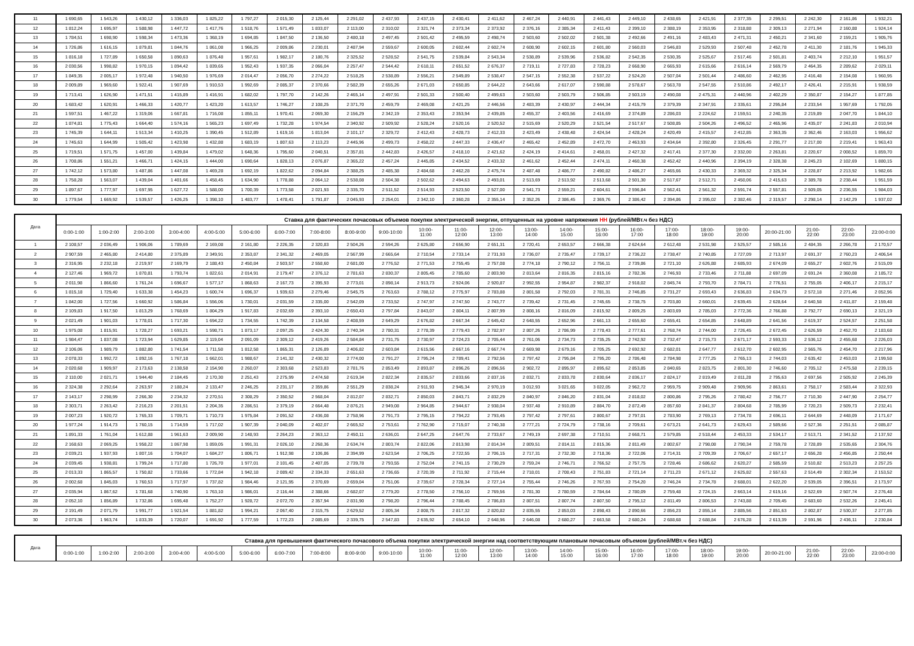| 11 | 1 690,65 | 1 543,26 | 1 430,12 | 1 336,03 | 1 825,22 | 1 797,27 | 2 015,30 | 2 125,44 | 2 291,02 | 2 437,93 | 2 437,15 | 2 430,41 | 2 411,62 | 2 467,24 | 2 440,91 | 2 441,43 | 2 449,10 | 2 438,65 | 2 421,91 | 2 377,35 | 2 299,51 | 2 242,30 | 2 161,86 | 1 932,21 |
| 12 | 1 812,24 | 1 695,97 | 1 588,98 | 1 447,72 | 1 417,76 | 1 518,76 | 1 571,49 | 1 833,07 | 2 113,00 | 2 310,02 | 2 321,74 | 2 373,34 | 2 373,92 | 2 376,16 | 2 385,34 | 2 411,43 | 2 399,10 | 2 388,19 | 2 353,95 | 2 318,88 | 2 309,13 | 2 271,94 | 2 160,88 | 1 924,14 |
| 13 | 1 784,51 | 1 698,90 | 1 598,34 | 1 473,36 | 1 368,19 | 1 694,85 | 1 847,50 | 2 136,50 | 2 480,18 | 2 497,45 | 2 501,42 | 2 495,59 | 2 498,74 | 2 503,60 | 2 502,02 | 2 501,38 | 2 492,66 | 2 491,16 | 2 483,43 | 2 471,31 | 2 450,21 | 2 341,60 | 2 159,21 | 1 905,76 |
| 14 | 1 726,86 | 1 616,15 | 1 879,81 | 1 844,76 | 1 861,08 | 1 966,25 | 2 009,86 | 2 230,01 | 2 487,94 | 2 559,67 | 2 600,05 | 2 602,44 | 2 602,74 | 2 608,90 | 2 602,15 | 2 601,80 | 2 560,03 | 2 546,83 | 2 529,93 | 2 507,48 | 2 452,78 | 2 411,30 | 2 181,76 | 1 945,33 |
| 15 | 1 816,18 | 1 727,89 | 1 650,58 | 1 890,63 | 1 876,48 | 1 957,61 | 1 982,17 | 2 180,76 | 2 325,52 | 2 528,52 | 2 541,75 | 2 539,84 | 2 543,34 | 2 538,89 | 2 539,96 | 2 536,82 | 2 542,35 | 2 530,35 | 2 525,67 | 2 517,46 | 2 501,81 | 2 403,74 | 2 212,10 | 1 951,57 |
| 16 | 2 030,56 | 1 998,82 | 1 970,15 | 1 894,42 | 1 839,65 | 1 952,43 | 1 937,35 | 2 066,04 | 2 257,47 | 2 544,42 | 2 618,11 | 2 651,52 | 2 676,37 | 2 719,11 | 2 727,83 | 2 728,23 | 2 668,90 | 2 665,93 | 2 615,66 | 2 616,14 | 2 569,79 | 2 464,35 | 2 289,62 | 2 029,11 |
| 17 | 1 849,35 | 2 005,17 | 1 972,48 | 1 940,50 | 1 976,69 | 2 014,47 | 2 056,70 | 2 274,22 | 2 518,25 | 2 538,89 | 2 556,21 | 2 549,89 | 2 538,47 | 2 547,15 | 2 552,38 | 2 537,22 | 2 524,20 | 2 507,04 | 2 501,44 | 2 486,60 | 2 462,95 | 2 416,48 | 2 154,08 | 1 960,95 |
| 18 | 2 009,89 | 1 969,60 | 1 922,41 | 1 907,69 | 1 910,53 | 1 992,69 | 2 085,37 | 2 370,66 | 2 582,39 | 2 655,26 | 2 671,03 | 2 650,85 | 2 644,22 | 2 643,66 | 2 617,07 | 2 590,88 | 2 578,67 | 2 563,78 | 2 547,55 | 2 510,86 | 2 492,17 | 2 426,41 | 2 215,91 | 1 938,59 |
| 19 | 1 713,41 | 1 626,90 | 1 471,51 | 1 415,89 | 1 416,91 | 1 682,02 | 1 797,70 | 2 142,26 | 2 465,14 | 2 497,91 | 2 501,33 | 2 500,40 | 2 499,63 | 2 503,60 | 2 503,79 | 2 506,85 | 2 503,19 | 2 490,08 | 2 475,31 | 2 440,96 | 2 402,29 | 2 350,87 | 2 154,27 | 1 877,85 |
| 20 | 1 683,42 | 1 620,91 | 1 466,33 | 1 420,77 | 1 423,20 | 1 613,57 | 1 746,27 | 2 108,25 | 2 371,70 | 2 459,79 | 2 469,08 | 2 421,25 | 2 446,56 | 2 483,39 | 2 430,97 | 2 444,34 | 2 415,79 | 2 379,39 | 2 347,91 | 2 335,61 | 2 295,84 | 2 233,54 | 1 957,69 | 1 792,05 |
| 21 | 1 597,51 | 1 467,22 | 1 319,06 | 1 667,81 | 1 716,08 | 1 855,11 | 1 970,41 | 2 069,30 | 2 156,29 | 2 342,19 | 2 353,43 | 2 353,94 | 2 439,85 | 2 455,37 | 2 403,56 | 2 416,69 | 2 374,89 | 2 286,03 | 2 224,62 | 2 159,51 | 2 240,35 | 2 219,89 | 2 047,70 | 1 844,10 |
| 22 | 1 874,81 | 1 775,43 | 1 664,40 | 1 574,16 | 1 565,23 | 1 697,49 | 1 732,28 | 1 974,54 | 2 340,92 | 2 509,92 | 2 528,24 | 2 520,16 | 2 520,52 | 2 515,69 | 2 520,29 | 2 521,54 | 2 517,67 | 2 508,85 | 2 504,26 | 2 496,52 | 2 465,96 | 2 435,07 | 2 241,83 | 2 010,94 |
| 23 | 1 745,39 | 1 644,11 | 1 513,34 | 1 410,25 | 1 390,45 | 1 512,89 | 1 619,16 | 1 813,04 | 2 101,17 | 2 329,72 | 2 412,43 | 2 428,73 | 2 412,33 | 2 423,49 | 2 438,48 | 2 424,54 | 2 428,24 | 2 420,49 | 2 415,57 | 2 412,85 | 2 363,35 | 2 362,46 | 2 163,03 | 1 956,62 |
| 24 | 1 745,63 | 1 644,99 | 1 505,42 | 1 423,98 | 1 432,88 | 1 683,19 | 1 807,63 | 2 113,23 | 2 445,96 | 2 499,73 | 2 458,22 | 2 447,33 | 2 436,47 | 2 465,42 | 2 452,89 | 2 472,70 | 2 463,93 | 2 434,64 | 2 392,80 | 2 326,45 | 2 291,77 | 2 217,00 | 2 219,41 | 1 963,43 |
| 25 | 1 719,51 | 1 571,75 | 1 457,00 | 1 439,84 | 1 479,02 | 1 648,36 | 1 795,60 | 2 040,51 | 2 357,81 | 2 442,83 | 2 426,57 | 2 418,10 | 2 421,62 | 2 424,19 | 2 414,61 | 2 458,01 | 2 427,32 | 2 417,41 | 2 377,30 | 2 332,00 | 2 263,81 | 2 220,67 | 2 008,52 | 1 859,70 |
| 26 | 1 708,86 | 1 551,21 | 1 466,71 | 1 424,15 | 1 444,00 | 1 690,64 | 1 828,13 | 2 076,87 | 2 365,22 | 2 457,24 | 2 445,85 | 2 434,52 | 2 433,32 | 2 461,62 | 2 452,44 | 2 474,11 | 2 460,38 | 2 452,42 | 2 440,96 | 2 394,19 | 2 328,38 | 2 245,23 | 2 102,69 | 1 880,15 |
| 27 | 1 742,12 | 1 573,80 | 1 487,86 | 1 447,08 | 1 469,28 | 1 692,19 | 1 822,62 | 2 094,84 | 2 388,25 | 2 485,38 | 2 484,68 | 2 462,28 | 2 475,74 | 2 487,48 | 2 486,77 | 2 490,82 | 2 486,27 | 2 465,66 | 2 430,33 | 2 369,32 | 2 325,34 | 2 228,87 | 2 213,92 | 1 982,66 |
| 28 | 1 758,28 | 1 563,07 | 1 439,04 | 1 401,66 | 1 458,45 | 1 634,90 | 1 778,88 | 2 064,12 | 2 538,08 | 2 504,38 | 2 502,62 | 2 494,63 | 2 493,01 | 2 513,69 | 2 513,92 | 2 513,68 | 2 501,30 | 2 517,67 | 2 512,71 | 2 450,06 | 2 415,63 | 2 389,78 | 2 238,44 | 1 951,59 |
| 29 | 1 897,67 | 1 777,97 | 1 697,95 | 1 627,72 | 1 588,00 | 1 700,39 | 1 773,58 | 2 021,93 | 2 335,70 | 2 511,52 | 2 514,93 | 2 523,50 | 2 527,00 | 2 541,73 | 2 559,21 | 2 604,61 | 2 596,84 | 2 562,41 | 2 561,32 | 2 591,74 | 2 557,81 | 2 509,05 | 2 236,55 | 1 984,03 |
| 30 | 1 779,54 | 1 669,92 | 1 539,57 | 1 426,25 | 1 398,10 | 1 483,77 | 1 478,41 | 1 791,87 | 2 045,93 | 2 254,01 | 2 342,10 | 2 360,28 | 2 355,14 | 2 352,26 | 2 386,45 | 2 369,76 | 2 386,42 | 2 394,86 | 2 395,02 | 2 382,46 | 2 319,57 | 2 298,14 | 2 142,29 | 1 937,02 |
| Дата | Ставка для фактических почасовых объемов покупки электрической энергии, отпущенных на уровне напряжения НН (рублей/МВт.ч без НДС) | | | | | | | | | | | | | | | | | | | | | | | |
| --- | --- | --- | --- | --- | --- | --- | --- | --- | --- | --- | --- | --- | --- | --- | --- | --- | --- | --- | --- | --- | --- | --- | --- | --- |
| | 0:00-1:00 | 1:00-2:00 | 2:00-3:00 | 3:00-4:00 | 4:00-5:00 | 5:00-6:00 | 6:00-7:00 | 7:00-8:00 | 8:00-9:00 | 9:00-10:00 | 10:00- 11:00 | 11:00- 12:00 | 12:00- 13:00 | 13:00- 14:00 | 14:00- 15:00 | 15:00- 16:00 | 16:00- 17:00 | 17:00- 18:00 | 18:00- 19:00 | 19:00- 20:00 | 20:00-21:00 | 21:00- 22:00 | 22:00- 23:00 | 23:00-0:00 |
| 1 | 2 108,57 | 2 036,49 | 1 906,06 | 1 789,69 | 2 169,08 | 2 161,80 | 2 226,35 | 2 320,83 | 2 504,26 | 2 594,26 | 2 625,80 | 2 656,90 | 2 651,31 | 2 720,41 | 2 653,57 | 2 666,38 | 2 624,64 | 2 612,48 | 2 531,98 | 2 525,57 | 2 585,16 | 2 484,35 | 2 266,78 | 2 170,57 |
| 2 | 2 907,59 | 2 465,80 | 2 414,80 | 2 375,89 | 2 349,91 | 2 353,87 | 2 341,32 | 2 469,05 | 2 567,99 | 2 665,64 | 2 710,54 | 2 733,14 | 2 731,93 | 2 736,07 | 2 735,47 | 2 739,17 | 2 736,22 | 2 738,47 | 2 740,85 | 2 727,09 | 2 713,97 | 2 691,37 | 2 760,23 | 2 406,54 |
| 3 | 2 316,95 | 2 232,18 | 2 219,97 | 2 169,79 | 2 188,43 | 2 450,84 | 2 503,57 | 2 558,60 | 2 681,00 | 2 776,52 | 2 771,53 | 2 755,45 | 2 757,08 | 2 774,18 | 2 790,12 | 2 756,11 | 2 739,86 | 2 721,10 | 2 626,88 | 2 685,93 | 2 674,09 | 2 655,27 | 2 602,76 | 2 515,09 |
| 4 | 2 127,46 | 1 969,72 | 1 870,81 | 1 793,74 | 1 822,61 | 2 014,91 | 2 179,47 | 2 376,12 | 2 781,63 | 2 830,37 | 2 805,45 | 2 785,60 | 2 803,90 | 2 813,64 | 2 816,35 | 2 815,16 | 2 782,36 | 2 746,93 | 2 733,46 | 2 711,88 | 2 697,09 | 2 691,24 | 2 360,08 | 2 185,72 |
| 5 | 2 011,98 | 1 866,60 | 1 761,24 | 1 696,67 | 1 577,17 | 1 868,63 | 2 167,73 | 2 395,93 | 2 773,01 | 2 898,14 | 2 913,73 | 2 924,06 | 2 920,87 | 2 992,55 | 2 954,87 | 2 982,37 | 2 918,02 | 2 845,74 | 2 793,70 | 2 784,71 | 2 776,51 | 2 755,05 | 2 406,17 | 2 215,17 |
| 6 | 1 815,18 | 1 729,40 | 1 633,38 | 1 454,23 | 1 600,74 | 1 696,37 | 1 939,63 | 2 279,46 | 2 545,75 | 2 763,63 | 2 788,12 | 2 775,97 | 2 783,88 | 2 801,58 | 2 792,03 | 2 781,31 | 2 746,85 | 2 731,27 | 2 693,43 | 2 636,83 | 2 634,73 | 2 572,18 | 2 271,46 | 2 052,96 |
| 7 | 1 842,00 | 1 727,56 | 1 660,92 | 1 586,84 | 1 556,06 | 1 730,01 | 2 031,59 | 2 335,00 | 2 542,09 | 2 733,52 | 2 747,97 | 2 747,50 | 2 743,77 | 2 739,42 | 2 731,45 | 2 745,65 | 2 738,75 | 2 703,80 | 2 660,01 | 2 639,45 | 2 628,64 | 2 640,58 | 2 411,87 | 2 159,48 |
| 8 | 2 109,83 | 1 917,50 | 1 813,29 | 1 768,69 | 1 804,29 | 1 917,83 | 2 032,69 | 2 393,10 | 2 650,43 | 2 797,84 | 2 843,07 | 2 804,11 | 2 807,99 | 2 808,16 | 2 816,09 | 2 815,92 | 2 809,25 | 2 803,69 | 2 785,03 | 2 772,36 | 2 766,88 | 2 792,77 | 2 690,13 | 2 321,19 |
| 9 | 2 021,49 | 1 901,03 | 1 778,01 | 1 717,30 | 1 694,22 | 1 734,55 | 1 742,39 | 2 134,58 | 2 408,59 | 2 649,29 | 2 676,82 | 2 667,34 | 2 645,42 | 2 648,55 | 2 652,96 | 2 661,13 | 2 655,60 | 2 655,41 | 2 654,85 | 2 648,89 | 2 641,56 | 2 619,37 | 2 524,57 | 2 251,58 |
| 10 | 1 975,08 | 1 815,91 | 1 728,27 | 1 693,21 | 1 598,71 | 1 873,17 | 2 097,25 | 2 424,30 | 2 740,34 | 2 780,31 | 2 778,39 | 2 779,43 | 2 782,97 | 2 807,26 | 2 786,99 | 2 778,43 | 2 777,61 | 2 768,74 | 2 744,00 | 2 726,45 | 2 672,45 | 2 626,59 | 2 452,70 | 2 183,68 |
| 11 | 1 984,47 | 1 837,08 | 1 723,94 | 1 629,85 | 2 119,04 | 2 091,09 | 2 309,12 | 2 419,26 | 2 584,84 | 2 731,75 | 2 730,97 | 2 724,23 | 2 705,44 | 2 761,06 | 2 734,73 | 2 735,25 | 2 742,92 | 2 732,47 | 2 715,73 | 2 671,17 | 2 593,33 | 2 536,12 | 2 455,68 | 2 226,03 |
| 12 | 2 106,06 | 1 989,79 | 1 882,80 | 1 741,54 | 1 711,58 | 1 812,58 | 1 865,31 | 2 126,89 | 2 406,82 | 2 603,84 | 2 615,56 | 2 667,16 | 2 667,74 | 2 669,98 | 2 679,16 | 2 705,25 | 2 692,92 | 2 682,01 | 2 647,77 | 2 612,70 | 2 602,95 | 2 565,76 | 2 454,70 | 2 217,96 |
| 13 | 2 078,33 | 1 992,72 | 1 892,16 | 1 767,18 | 1 662,01 | 1 988,67 | 2 141,32 | 2 430,32 | 2 774,00 | 2 791,27 | 2 795,24 | 2 789,41 | 2 792,56 | 2 797,42 | 2 795,84 | 2 795,20 | 2 786,48 | 2 784,98 | 2 777,25 | 2 765,13 | 2 744,03 | 2 635,42 | 2 453,03 | 2 199,58 |
| 14 | 2 020,68 | 1 909,97 | 2 173,63 | 2 138,58 | 2 154,90 | 2 260,07 | 2 303,68 | 2 523,83 | 2 781,76 | 2 853,49 | 2 893,87 | 2 896,26 | 2 896,56 | 2 902,72 | 2 895,97 | 2 895,62 | 2 853,85 | 2 840,65 | 2 823,75 | 2 801,30 | 2 746,60 | 2 705,12 | 2 475,58 | 2 239,15 |
| 15 | 2 110,00 | 2 021,71 | 1 944,40 | 2 184,45 | 2 170,30 | 2 251,43 | 2 275,99 | 2 474,58 | 2 619,34 | 2 822,34 | 2 835,57 | 2 833,66 | 2 837,16 | 2 832,71 | 2 833,78 | 2 830,64 | 2 836,17 | 2 824,17 | 2 819,49 | 2 811,28 | 2 795,63 | 2 697,56 | 2 505,92 | 2 245,39 |
| 16 | 2 324,38 | 2 292,64 | 2 263,97 | 2 188,24 | 2 133,47 | 2 246,25 | 2 231,17 | 2 359,86 | 2 551,29 | 2 838,24 | 2 911,93 | 2 945,34 | 2 970,19 | 3 012,93 | 3 021,65 | 3 022,05 | 2 962,72 | 2 959,75 | 2 909,48 | 2 909,96 | 2 863,61 | 2 758,17 | 2 583,44 | 2 322,93 |
| 17 | 2 143,17 | 2 298,99 | 2 266,30 | 2 234,32 | 2 270,51 | 2 308,29 | 2 350,52 | 2 568,04 | 2 812,07 | 2 832,71 | 2 850,03 | 2 843,71 | 2 832,29 | 2 840,97 | 2 846,20 | 2 831,04 | 2 818,02 | 2 800,86 | 2 795,26 | 2 780,42 | 2 756,77 | 2 710,30 | 2 447,90 | 2 254,77 |
| 18 | 2 303,71 | 2 263,42 | 2 216,23 | 2 201,51 | 2 204,35 | 2 286,51 | 2 379,19 | 2 664,48 | 2 876,21 | 2 949,08 | 2 964,85 | 2 944,67 | 2 938,04 | 2 937,48 | 2 910,89 | 2 884,70 | 2 872,49 | 2 857,60 | 2 841,37 | 2 804,68 | 2 785,99 | 2 720,23 | 2 509,73 | 2 232,41 |
| 19 | 2 007,23 | 1 920,72 | 1 765,33 | 1 709,71 | 1 710,73 | 1 975,84 | 2 091,52 | 2 436,08 | 2 758,96 | 2 791,73 | 2 795,15 | 2 794,22 | 2 793,45 | 2 797,42 | 2 797,61 | 2 800,67 | 2 797,01 | 2 783,90 | 2 769,13 | 2 734,78 | 2 696,11 | 2 644,69 | 2 448,09 | 2 171,67 |
| 20 | 1 977,24 | 1 914,73 | 1 760,15 | 1 714,59 | 1 717,02 | 1 907,39 | 2 040,09 | 2 402,07 | 2 665,52 | 2 753,61 | 2 762,90 | 2 715,07 | 2 740,38 | 2 777,21 | 2 724,79 | 2 738,16 | 2 709,61 | 2 673,21 | 2 641,73 | 2 629,43 | 2 589,66 | 2 527,36 | 2 251,51 | 2 085,87 |
| 21 | 1 891,33 | 1 761,04 | 1 612,88 | 1 961,63 | 2 009,90 | 2 148,93 | 2 264,23 | 2 363,12 | 2 450,11 | 2 636,01 | 2 647,25 | 2 647,76 | 2 733,67 | 2 749,19 | 2 697,38 | 2 710,51 | 2 668,71 | 2 579,85 | 2 518,44 | 2 453,33 | 2 534,17 | 2 513,71 | 2 341,52 | 2 137,92 |
| 22 | 2 168,63 | 2 069,25 | 1 958,22 | 1 867,98 | 1 859,05 | 1 991,31 | 2 026,10 | 2 268,36 | 2 634,74 | 2 803,74 | 2 822,06 | 2 813,98 | 2 814,34 | 2 809,51 | 2 814,11 | 2 815,36 | 2 811,49 | 2 802,67 | 2 798,08 | 2 790,34 | 2 759,78 | 2 728,89 | 2 535,65 | 2 304,76 |
| 23 | 2 039,21 | 1 937,93 | 1 807,16 | 1 704,07 | 1 684,27 | 1 806,71 | 1 912,98 | 2 106,86 | 2 394,99 | 2 623,54 | 2 706,25 | 2 722,55 | 2 706,15 | 2 717,31 | 2 732,30 | 2 718,36 | 2 722,06 | 2 714,31 | 2 709,39 | 2 706,67 | 2 657,17 | 2 656,28 | 2 456,85 | 2 250,44 |
| 24 | 2 039,45 | 1 938,81 | 1 799,24 | 1 717,80 | 1 726,70 | 1 977,01 | 2 101,45 | 2 407,05 | 2 739,78 | 2 793,55 | 2 752,04 | 2 741,15 | 2 730,29 | 2 759,24 | 2 746,71 | 2 766,52 | 2 757,75 | 2 728,46 | 2 686,62 | 2 620,27 | 2 585,59 | 2 510,82 | 2 513,23 | 2 257,25 |
| 25 | 2 013,33 | 1 865,57 | 1 750,82 | 1 733,66 | 1 772,84 | 1 942,18 | 2 089,42 | 2 334,33 | 2 651,63 | 2 736,65 | 2 720,39 | 2 711,92 | 2 715,44 | 2 718,01 | 2 708,43 | 2 751,83 | 2 721,14 | 2 711,23 | 2 671,12 | 2 625,82 | 2 557,63 | 2 514,49 | 2 302,34 | 2 153,52 |
| 26 | 2 002,68 | 1 845,03 | 1 760,53 | 1 717,97 | 1 737,82 | 1 984,46 | 2 121,95 | 2 370,69 | 2 659,04 | 2 751,06 | 2 739,67 | 2 728,34 | 2 727,14 | 2 755,44 | 2 746,26 | 2 767,93 | 2 754,20 | 2 746,24 | 2 734,78 | 2 688,01 | 2 622,20 | 2 539,05 | 2 396,51 | 2 173,97 |
| 27 | 2 035,94 | 1 867,62 | 1 781,68 | 1 740,90 | 1 763,10 | 1 986,01 | 2 116,44 | 2 388,66 | 2 682,07 | 2 779,20 | 2 778,50 | 2 756,10 | 2 769,56 | 2 781,30 | 2 780,59 | 2 784,64 | 2 780,09 | 2 759,48 | 2 724,15 | 2 663,14 | 2 619,16 | 2 522,69 | 2 507,74 | 2 276,48 |
| 28 | 2 052,10 | 1 856,89 | 1 732,86 | 1 695,48 | 1 752,27 | 1 928,72 | 2 072,70 | 2 357,94 | 2 831,90 | 2 798,20 | 2 796,44 | 2 788,45 | 2 786,83 | 2 807,51 | 2 807,74 | 2 807,50 | 2 795,12 | 2 811,49 | 2 806,53 | 2 743,88 | 2 709,45 | 2 683,60 | 2 532,26 | 2 245,41 |
| 29 | 2 191,49 | 2 071,79 | 1 991,77 | 1 921,54 | 1 881,82 | 1 994,21 | 2 067,40 | 2 315,75 | 2 629,52 | 2 805,34 | 2 808,75 | 2 817,32 | 2 820,82 | 2 835,55 | 2 853,03 | 2 898,43 | 2 890,66 | 2 856,23 | 2 855,14 | 2 885,56 | 2 851,63 | 2 802,87 | 2 530,37 | 2 277,85 |
| 30 | 2 073,36 | 1 963,74 | 1 833,39 | 1 720,07 | 1 691,92 | 1 777,59 | 1 772,23 | 2 085,69 | 2 339,75 | 2 547,83 | 2 635,92 | 2 654,10 | 2 648,96 | 2 646,08 | 2 680,27 | 2 663,58 | 2 680,24 | 2 688,68 | 2 688,84 | 2 676,28 | 2 613,39 | 2 591,96 | 2 436,11 | 2 230,84 |
| Дата | Ставка для превышения фактического почасового объема покупки электрической энергии над соответствующим плановым почасовым объемом (рублей/МВт.ч без НДС) | | | | | | | | | | | | | | | | | | | | | | | |
| --- | --- | --- | --- | --- | --- | --- | --- | --- | --- | --- | --- | --- | --- | --- | --- | --- | --- | --- | --- | --- | --- | --- | --- | --- |
| | 0:00-1:00 | 1:00-2:00 | 2:00-3:00 | 3:00-4:00 | 4:00-5:00 | 5:00-6:00 | 6:00-7:00 | 7:00-8:00 | 8:00-9:00 | 9:00-10:00 | 10:00- 11:00 | 11:00- 12:00 | 12:00- 13:00 | 13:00- 14:00 | 14:00- 15:00 | 15:00- 16:00 | 16:00- 17:00 | 17:00- 18:00 | 18:00- 19:00 | 19:00- 20:00 | 20:00-21:00 | 21:00- 22:00 | 22:00- 23:00 | 23:00-0:00 |